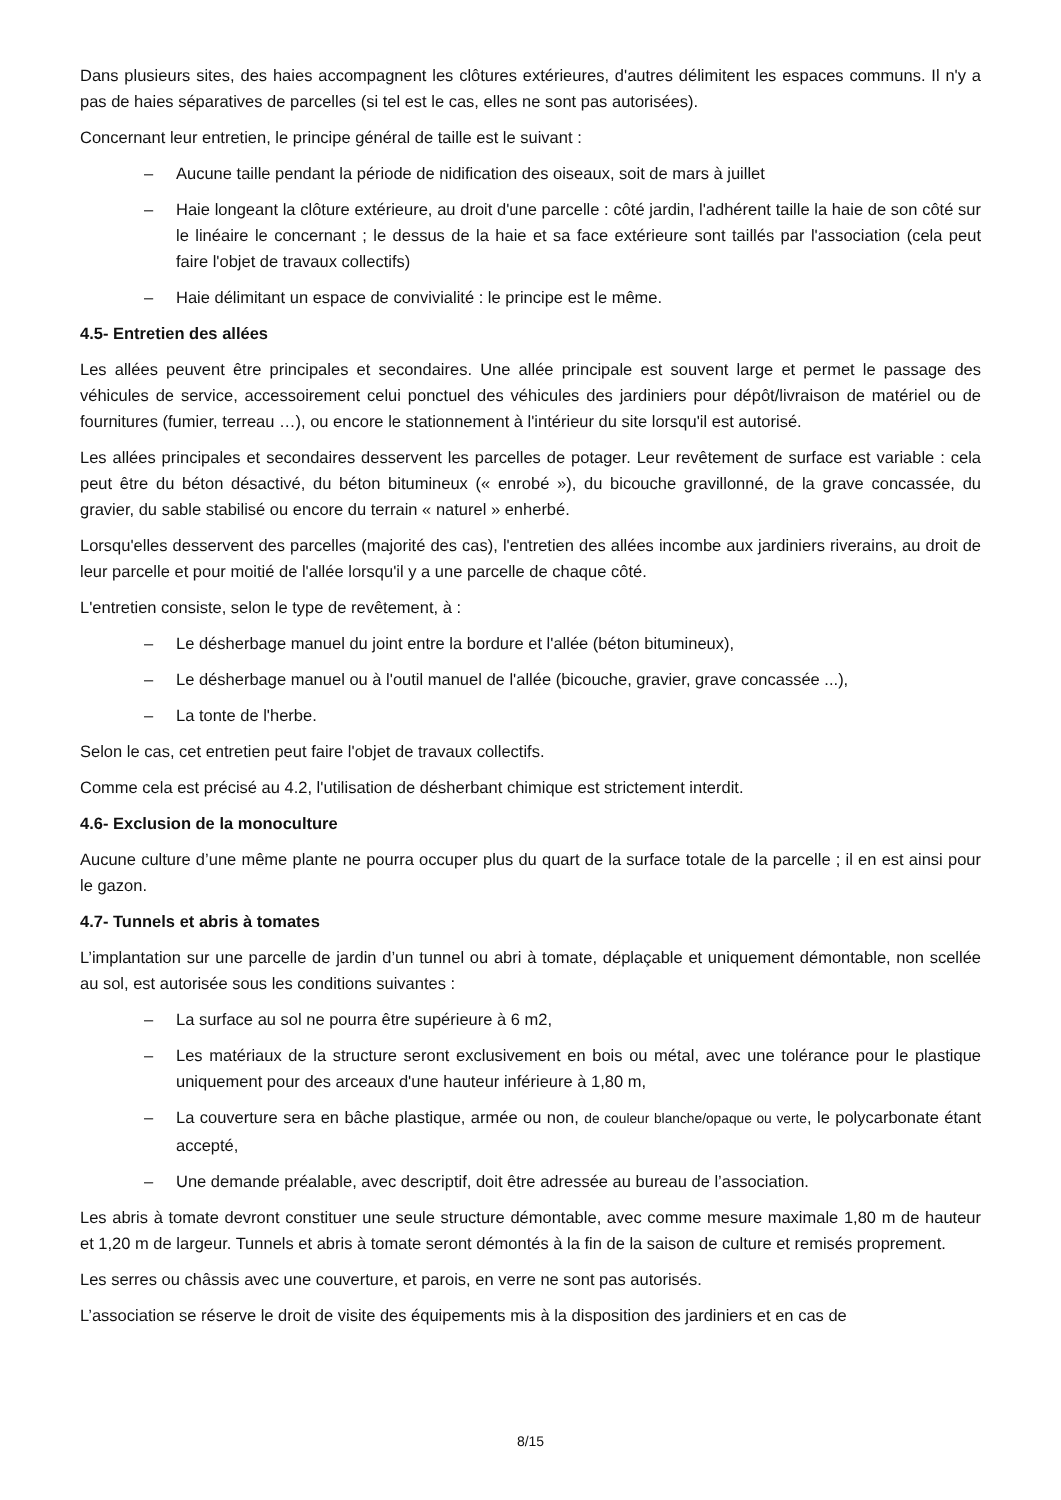Dans plusieurs sites, des haies accompagnent les clôtures extérieures, d'autres délimitent les espaces communs. Il n'y a pas de haies séparatives de parcelles (si tel est le cas, elles ne sont pas autorisées).
Concernant leur entretien, le principe général de taille est le suivant :
– Aucune taille pendant la période de nidification des oiseaux, soit de mars à juillet
– Haie longeant la clôture extérieure, au droit d'une parcelle : côté jardin, l'adhérent taille la haie de son côté sur le linéaire le concernant ; le dessus de la haie et sa face extérieure sont taillés par l'association (cela peut faire l'objet de travaux collectifs)
– Haie délimitant un espace de convivialité : le principe est le même.
4.5- Entretien des allées
Les allées peuvent être principales et secondaires. Une allée principale est souvent large et permet le passage des véhicules de service, accessoirement celui ponctuel des véhicules des jardiniers pour dépôt/livraison de matériel ou de fournitures (fumier, terreau …), ou encore le stationnement à l'intérieur du site lorsqu'il est autorisé.
Les allées principales et secondaires desservent les parcelles de potager. Leur revêtement de surface est variable : cela peut être du béton désactivé, du béton bitumineux (« enrobé »), du bicouche gravillonné, de la grave concassée, du gravier, du sable stabilisé ou encore du terrain « naturel » enherbé.
Lorsqu'elles desservent des parcelles (majorité des cas), l'entretien des allées incombe aux jardiniers riverains, au droit de leur parcelle et pour moitié de l'allée lorsqu'il y a une parcelle de chaque côté.
L'entretien consiste, selon le type de revêtement, à :
– Le désherbage manuel du joint entre la bordure et l'allée (béton bitumineux),
– Le désherbage manuel ou à l'outil manuel de l'allée (bicouche, gravier, grave concassée ...),
– La tonte de l'herbe.
Selon le cas, cet entretien peut faire l'objet de travaux collectifs.
Comme cela est précisé au 4.2, l'utilisation de désherbant chimique est strictement interdit.
4.6- Exclusion de la monoculture
Aucune culture d’une même plante ne pourra occuper plus du quart de la surface totale de la parcelle ; il en est ainsi pour le gazon.
4.7- Tunnels et abris à tomates
L’implantation sur une parcelle de jardin d’un tunnel ou abri à tomate, déplaçable et uniquement démontable, non scellée au sol, est autorisée sous les conditions suivantes :
– La surface au sol ne pourra être supérieure à 6 m2,
– Les matériaux de la structure seront exclusivement en bois ou métal, avec une tolérance pour le plastique uniquement pour des arceaux d'une hauteur inférieure à 1,80 m,
– La couverture sera en bâche plastique, armée ou non, de couleur blanche/opaque ou verte, le polycarbonate étant accepté,
– Une demande préalable, avec descriptif, doit être adressée au bureau de l’association.
Les abris à tomate devront constituer une seule structure démontable, avec comme mesure maximale 1,80 m de hauteur et 1,20 m de largeur. Tunnels et abris à tomate seront démontés à la fin de la saison de culture et remisés proprement.
Les serres ou châssis avec une couverture, et parois, en verre ne sont pas autorisés.
L’association se réserve le droit de visite des équipements mis à la disposition des jardiniers et en cas de
8/15